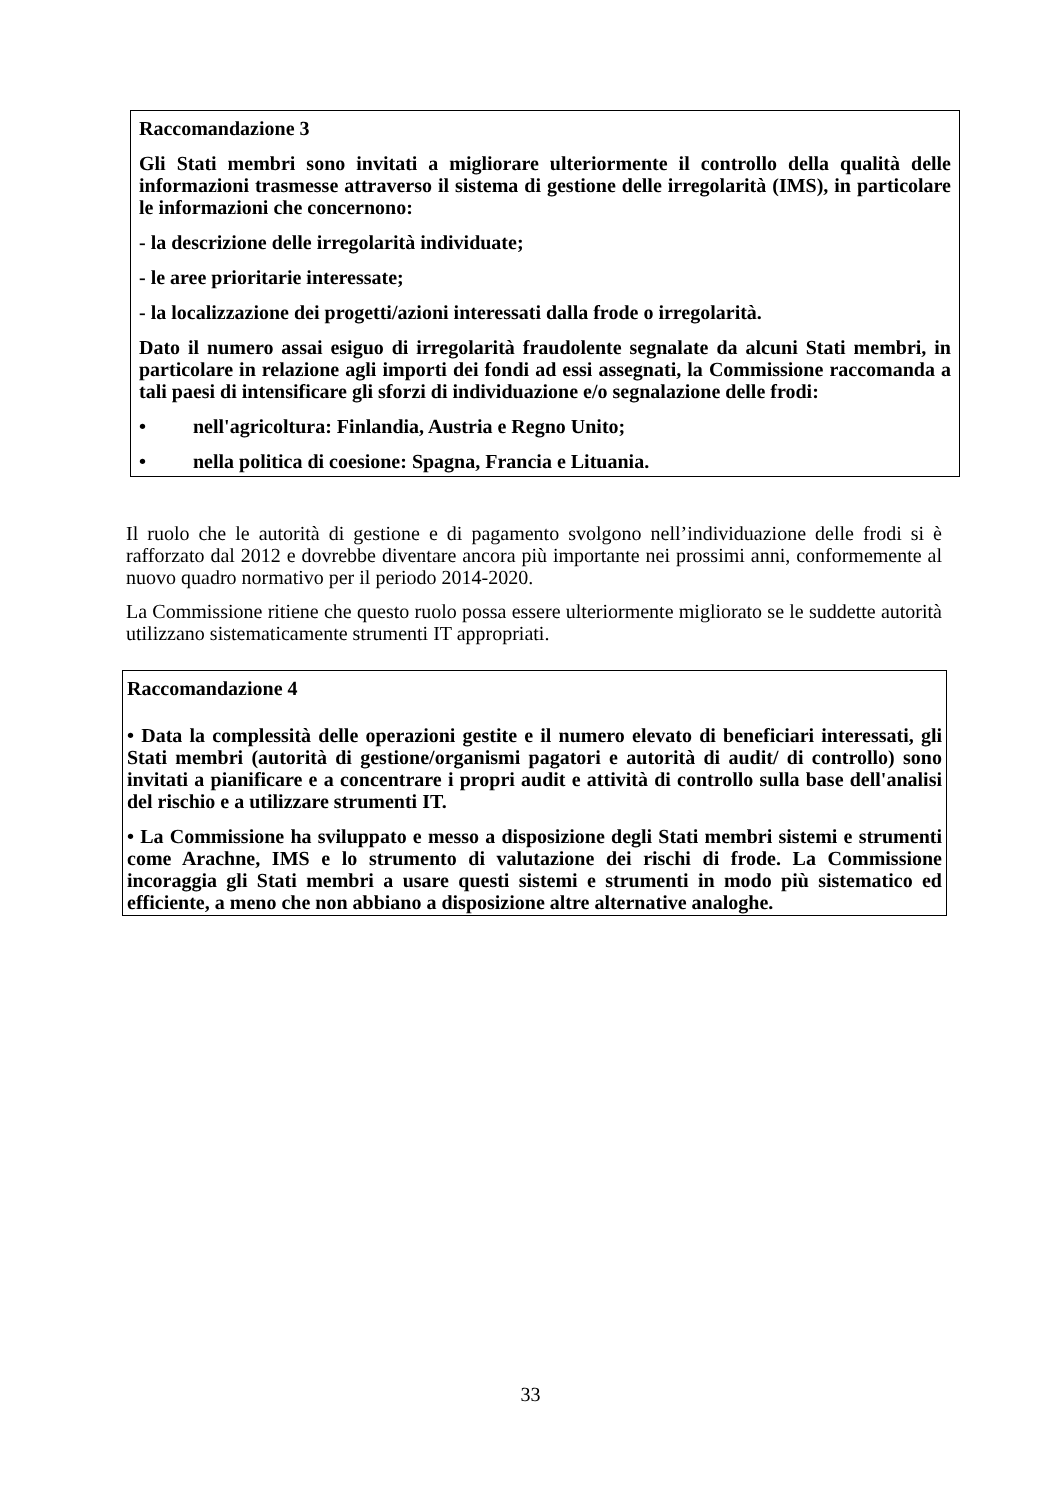Raccomandazione 3
Gli Stati membri sono invitati a migliorare ulteriormente il controllo della qualità delle informazioni trasmesse attraverso il sistema di gestione delle irregolarità (IMS), in particolare le informazioni che concernono:
- la descrizione delle irregolarità individuate;
- le aree prioritarie interessate;
- la localizzazione dei progetti/azioni interessati dalla frode o irregolarità.
Dato il numero assai esiguo di irregolarità fraudolente segnalate da alcuni Stati membri, in particolare in relazione agli importi dei fondi ad essi assegnati, la Commissione raccomanda a tali paesi di intensificare gli sforzi di individuazione e/o segnalazione delle frodi:
• nell'agricoltura: Finlandia, Austria e Regno Unito;
• nella politica di coesione: Spagna, Francia e Lituania.
Il ruolo che le autorità di gestione e di pagamento svolgono nell’individuazione delle frodi si è rafforzato dal 2012 e dovrebbe diventare ancora più importante nei prossimi anni, conformemente al nuovo quadro normativo per il periodo 2014-2020.
La Commissione ritiene che questo ruolo possa essere ulteriormente migliorato se le suddette autorità utilizzano sistematicamente strumenti IT appropriati.
Raccomandazione 4
• Data la complessità delle operazioni gestite e il numero elevato di beneficiari interessati, gli Stati membri (autorità di gestione/organismi pagatori e autorità di audit/ di controllo) sono invitati a pianificare e a concentrare i propri audit e attività di controllo sulla base dell'analisi del rischio e a utilizzare strumenti IT.
• La Commissione ha sviluppato e messo a disposizione degli Stati membri sistemi e strumenti come Arachne, IMS e lo strumento di valutazione dei rischi di frode. La Commissione incoraggia gli Stati membri a usare questi sistemi e strumenti in modo più sistematico ed efficiente, a meno che non abbiano a disposizione altre alternative analoghe.
33